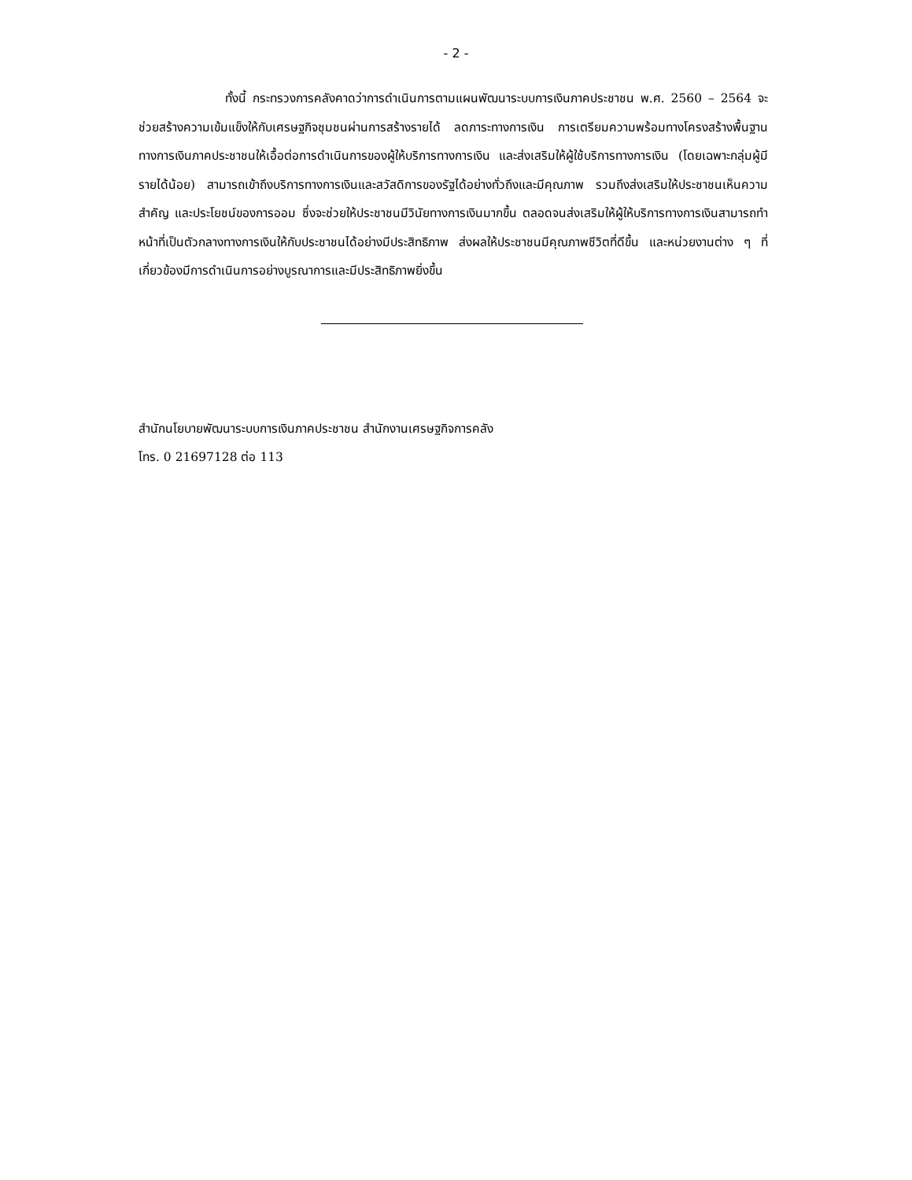- 2 -
ทั้งนี้ กระทรวงการคลังคาดว่าการดำเนินการตามแผนพัฒนาระบบการเงินภาคประชาชน พ.ศ. 2560 – 2564 จะช่วยสร้างความเข้มแข็งให้กับเศรษฐกิจชุมชนผ่านการสร้างรายได้ ลดภาระทางการเงิน การเตรียมความพร้อมทางโครงสร้างพื้นฐานทางการเงินภาคประชาชนให้เอื้อต่อการดำเนินการของผู้ให้บริการทางการเงิน และส่งเสริมให้ผู้ใช้บริการทางการเงิน (โดยเฉพาะกลุ่มผู้มีรายได้น้อย) สามารถเข้าถึงบริการทางการเงินและสวัสดิการของรัฐได้อย่างทั่วถึงและมีคุณภาพ รวมถึงส่งเสริมให้ประชาชนเห็นความสำคัญ และประโยชน์ของการออม ซึ่งจะช่วยให้ประชาชนมีวินัยทางการเงินมากขึ้น ตลอดจนส่งเสริมให้ผู้ให้บริการทางการเงินสามารถทำหน้าที่เป็นตัวกลางทางการเงินให้กับประชาชนได้อย่างมีประสิทธิภาพ ส่งผลให้ประชาชนมีคุณภาพชีวิตที่ดีขึ้น และหน่วยงานต่าง ๆ ที่เกี่ยวข้องมีการดำเนินการอย่างบูรณาการและมีประสิทธิภาพยิ่งขึ้น
สำนักนโยบายพัฒนาระบบการเงินภาคประชาชน สำนักงานเศรษฐกิจการคลัง
โทร. 0 21697128 ต่อ 113